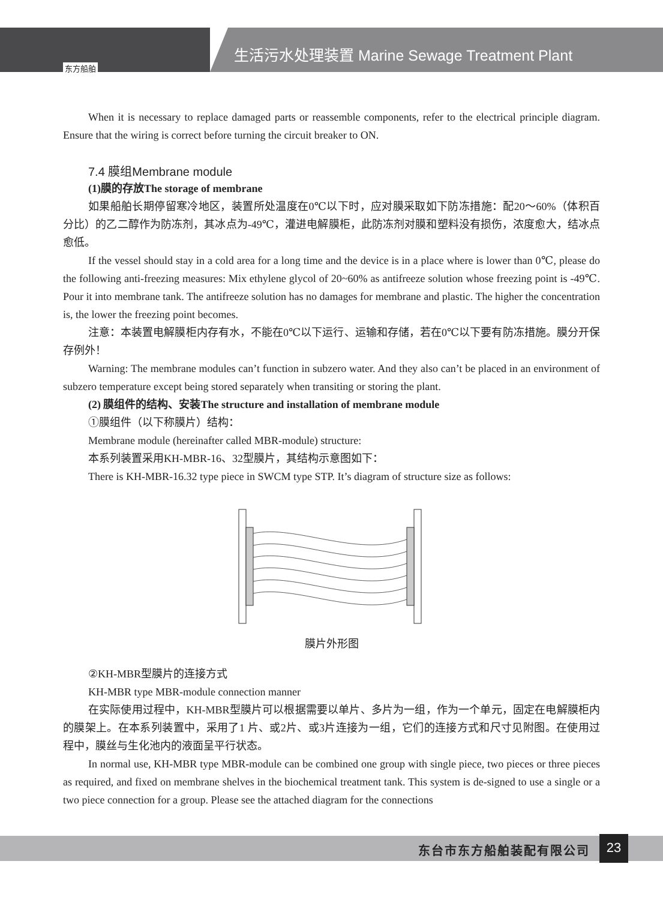生活污水处理装置 Marine Sewage Treatment Plant
东方船舶
When it is necessary to replace damaged parts or reassemble components, refer to the electrical principle diagram. Ensure that the wiring is correct before turning the circuit breaker to ON.
7.4 膜组Membrane module
(1)膜的存放The storage of membrane
如果船舶长期停留寒冷地区，装置所处温度在0℃以下时，应对膜采取如下防冻措施：配20～60%（体积百分比）的乙二醇作为防冻剂，其冰点为-49℃，灌进电解膜柜，此防冻剂对膜和塑料没有损伤，浓度愈大，结冰点愈低。
If the vessel should stay in a cold area for a long time and the device is in a place where is lower than 0℃, please do the following anti-freezing measures: Mix ethylene glycol of 20~60% as antifreeze solution whose freezing point is -49℃. Pour it into membrane tank. The antifreeze solution has no damages for membrane and plastic. The higher the concentration is, the lower the freezing point becomes.
注意：本装置电解膜柜内存有水，不能在0℃以下运行、运输和存储，若在0℃以下要有防冻措施。膜分开保存例外！
Warning: The membrane modules can’t function in subzero water. And they also can’t be placed in an environment of subzero temperature except being stored separately when transiting or storing the plant.
(2) 膜组件的结构、安装The structure and installation of membrane module
①膜组件（以下称膜片）结构：
Membrane module (hereinafter called MBR-module) structure:
本系列装置采用KH-MBR-16、32型膜片，其结构示意图如下：
There is KH-MBR-16.32 type piece in SWCM type STP. It’s diagram of structure size as follows:
膜片外形图
②KH-MBR型膜片的连接方式
KH-MBR type MBR-module connection manner
在实际使用过程中，KH-MBR型膜片可以根据需要以单片、多片为一组，作为一个单元，固定在电解膜柜内的膜架上。在本系列装置中，采用了1 片、或2片、或3片连接为一组，它们的连接方式和尺寸见附图。在使用过程中，膜丝与生化池内的液面呈平行状态。
In normal use, KH-MBR type MBR-module can be combined one group with single piece, two pieces or three pieces as required, and fixed on membrane shelves in the biochemical treatment tank. This system is de-signed to use a single or a two piece connection for a group. Please see the attached diagram for the connections
东台市东方船舶装配有限公司 23